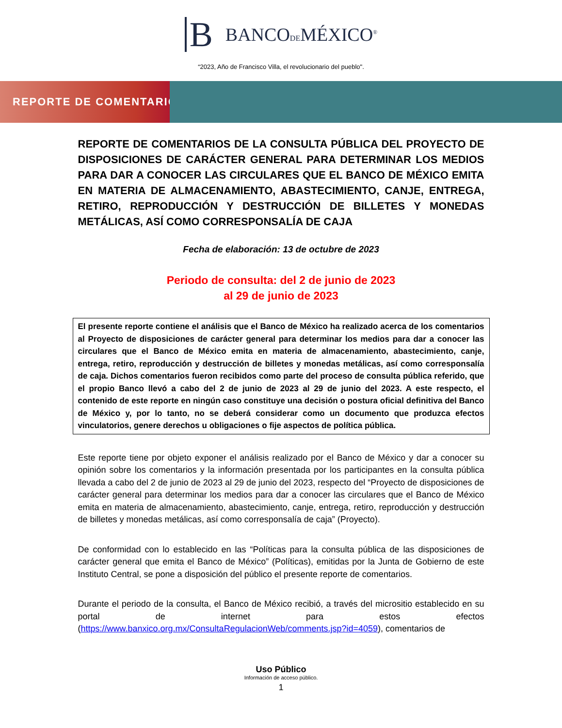B BANCODEMÉXICO<sup>®</sup>
“2023, Año de Francisco Villa, el revolucionario del pueblo".
REPORTE DE COMENTARIOS
REPORTE DE COMENTARIOS DE LA CONSULTA PÚBLICA DEL PROYECTO DE DISPOSICIONES DE CARÁCTER GENERAL PARA DETERMINAR LOS MEDIOS PARA DAR A CONOCER LAS CIRCULARES QUE EL BANCO DE MÉXICO EMITA EN MATERIA DE ALMACENAMIENTO, ABASTECIMIENTO, CANJE, ENTREGA, RETIRO, REPRODUCCIÓN Y DESTRUCCIÓN DE BILLETES Y MONEDAS METÁLICAS, ASÍ COMO CORRESPONSALÍA DE CAJA
Fecha de elaboración: 13 de octubre de 2023
Periodo de consulta: del 2 de junio de 2023
al 29 de junio de 2023
El presente reporte contiene el análisis que el Banco de México ha realizado acerca de los comentarios al Proyecto de disposiciones de carácter general para determinar los medios para dar a conocer las circulares que el Banco de México emita en materia de almacenamiento, abastecimiento, canje, entrega, retiro, reproducción y destrucción de billetes y monedas metálicas, así como corresponsalía de caja. Dichos comentarios fueron recibidos como parte del proceso de consulta pública referido, que el propio Banco llevó a cabo del 2 de junio de 2023 al 29 de junio del 2023. A este respecto, el contenido de este reporte en ningún caso constituye una decisión o postura oficial definitiva del Banco de México y, por lo tanto, no se deberá considerar como un documento que produzca efectos vinculatorios, genere derechos u obligaciones o fije aspectos de política pública.
Este reporte tiene por objeto exponer el análisis realizado por el Banco de México y dar a conocer su opinión sobre los comentarios y la información presentada por los participantes en la consulta pública llevada a cabo del 2 de junio de 2023 al 29 de junio del 2023, respecto del “Proyecto de disposiciones de carácter general para determinar los medios para dar a conocer las circulares que el Banco de México emita en materia de almacenamiento, abastecimiento, canje, entrega, retiro, reproducción y destrucción de billetes y monedas metálicas, así como corresponsalía de caja” (Proyecto).
De conformidad con lo establecido en las “Políticas para la consulta pública de las disposiciones de carácter general que emita el Banco de México” (Políticas), emitidas por la Junta de Gobierno de este Instituto Central, se pone a disposición del público el presente reporte de comentarios.
Durante el periodo de la consulta, el Banco de México recibió, a través del micrositio establecido en su portal de internet para estos efectos (https://www.banxico.org.mx/ConsultaRegulacionWeb/comments.jsp?id=4059), comentarios de
Uso Público
Información de acceso público.
1